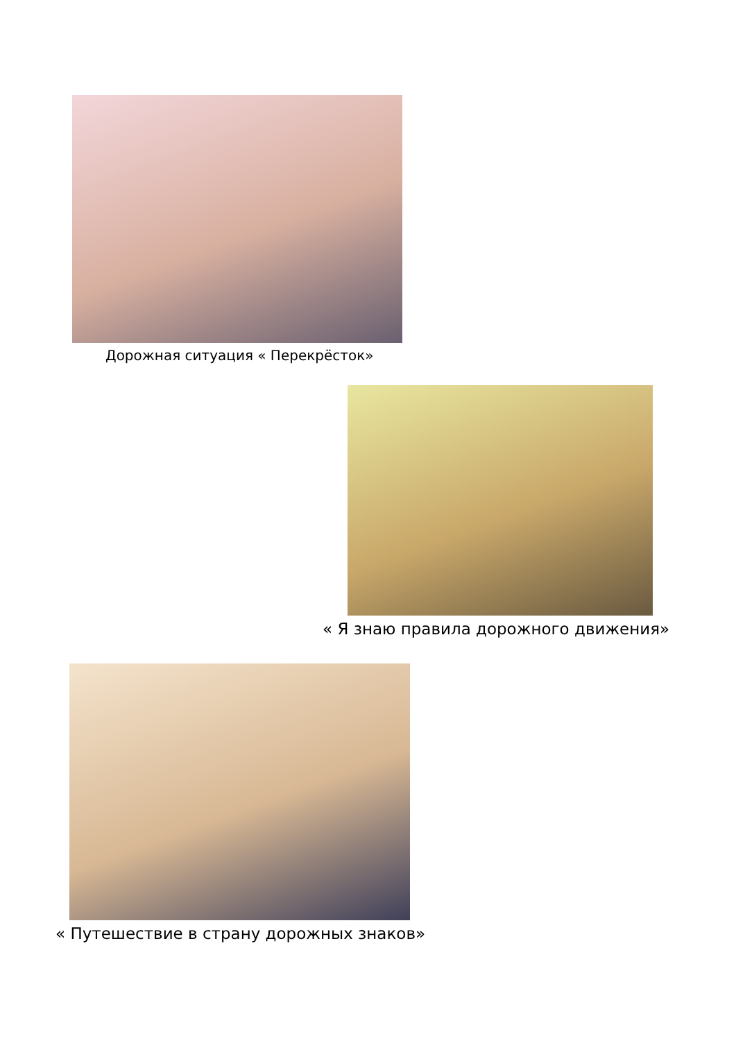Дорожная ситуация « Перекрёсток»
« Я знаю правила дорожного движения»
« Путешествие в страну дорожных знаков»